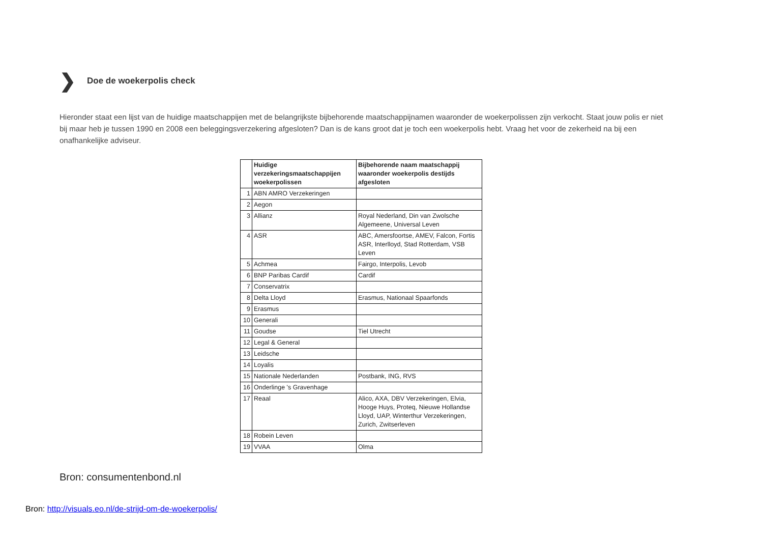❯ Doe de woekerpolis check
Hieronder staat een lijst van de huidige maatschappijen met de belangrijkste bijbehorende maatschappijnamen waaronder de woekerpolissen zijn verkocht. Staat jouw polis er niet bij maar heb je tussen 1990 en 2008 een beleggingsverzekering afgesloten? Dan is de kans groot dat je toch een woekerpolis hebt. Vraag het voor de zekerheid na bij een onafhankelijke adviseur.
| | Huidige verzekeringsmaatschappijen woekerpolissen | Bijbehorende naam maatschappij waaronder woekerpolis destijds afgesloten |
| --- | --- | --- |
| 1 | ABN AMRO Verzekeringen | |
| 2 | Aegon | |
| 3 | Allianz | Royal Nederland, Din van Zwolsche Algemeene, Universal Leven |
| 4 | ASR | ABC, Amersfoortse, AMEV, Falcon, Fortis ASR, Interlloyd, Stad Rotterdam, VSB Leven |
| 5 | Achmea | Fairgo, Interpolis, Levob |
| 6 | BNP Paribas Cardif | Cardif |
| 7 | Conservatrix | |
| 8 | Delta Lloyd | Erasmus, Nationaal Spaarfonds |
| 9 | Erasmus | |
| 10 | Generali | |
| 11 | Goudse | Tiel Utrecht |
| 12 | Legal & General | |
| 13 | Leidsche | |
| 14 | Loyalis | |
| 15 | Nationale Nederlanden | Postbank, ING, RVS |
| 16 | Onderlinge 's Gravenhage | |
| 17 | Reaal | Alico, AXA, DBV Verzekeringen, Elvia, Hooge Huys, Proteq, Nieuwe Hollandse Lloyd, UAP, Winterthur Verzekeringen, Zurich, Zwitserleven |
| 18 | Robein Leven | |
| 19 | VVAA | Olma |
Bron: consumentenbond.nl
Bron: http://visuals.eo.nl/de-strijd-om-de-woekerpolis/